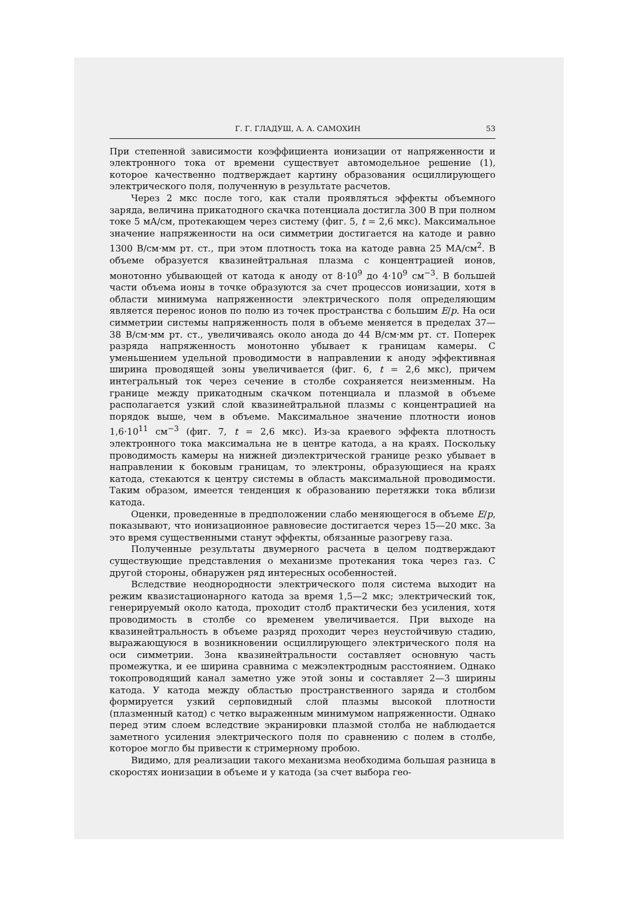Г. Г. ГЛАДУШ, А. А. САМОХИН 53
При степенной зависимости коэффициента ионизации от напряженности и электронного тока от времени существует автомодельное решение (1), которое качественно подтверждает картину образования осциллирующего электрического поля, полученную в результате расчетов.
Через 2 мкс после того, как стали проявляться эффекты объемного заряда, величина прикатодного скачка потенциала достигла 300 В при полном токе 5 мА/см, протекающем через систему (фиг. 5, t = 2,6 мкс). Максимальное значение напряженности на оси симметрии достигается на катоде и равно 1300 В/см·мм рт. ст., при этом плотность тока на катоде равна 25 МА/см<sup>2</sup>. В объеме образуется квазинейтральная плазма с концентрацией ионов, монотонно убывающей от катода к аноду от 8·10<sup>9</sup> до 4·10<sup>9</sup> см<sup>−3</sup>. В большей части объема ионы в точке образуются за счет процессов ионизации, хотя в области минимума напряженности электрического поля определяющим является перенос ионов по полю из точек пространства с большим E/p. На оси симметрии системы напряженность поля в объеме меняется в пределах 37—38 В/см·мм рт. ст., увеличиваясь около анода до 44 В/см·мм рт. ст. Поперек разряда напряженность монотонно убывает к границам камеры. С уменьшением удельной проводимости в направлении к аноду эффективная ширина проводящей зоны увеличивается (фиг. 6, t = 2,6 мкс), причем интегральный ток через сечение в столбе сохраняется неизменным. На границе между прикатодным скачком потенциала и плазмой в объеме располагается узкий слой квазинейтральной плазмы с концентрацией на порядок выше, чем в объеме. Максимальное значение плотности ионов 1,6·10<sup>11</sup> см<sup>−3</sup> (фиг. 7, t = 2,6 мкс). Из-за краевого эффекта плотность электронного тока максимальна не в центре катода, а на краях. Поскольку проводимость камеры на нижней диэлектрической границе резко убывает в направлении к боковым границам, то электроны, образующиеся на краях катода, стекаются к центру системы в область максимальной проводимости. Таким образом, имеется тенденция к образованию перетяжки тока вблизи катода.
Оценки, проведенные в предположении слабо меняющегося в объеме E/p, показывают, что ионизационное равновесие достигается через 15—20 мкс. За это время существенными станут эффекты, обязанные разогреву газа.
Полученные результаты двумерного расчета в целом подтверждают существующие представления о механизме протекания тока через газ. С другой стороны, обнаружен ряд интересных особенностей.
Вследствие неоднородности электрического поля система выходит на режим квазистационарного катода за время 1,5—2 мкс; электрический ток, генерируемый около катода, проходит столб практически без усиления, хотя проводимость в столбе со временем увеличивается. При выходе на квазинейтральность в объеме разряд проходит через неустойчивую стадию, выражающуюся в возникновении осциллирующего электрического поля на оси симметрии. Зона квазинейтральности составляет основную часть промежутка, и ее ширина сравнима с межэлектродным расстоянием. Однако токопроводящий канал заметно уже этой зоны и составляет 2—3 ширины катода. У катода между областью пространственного заряда и столбом формируется узкий серповидный слой плазмы высокой плотности (плазменный катод) с четко выраженным минимумом напряженности. Однако перед этим слоем вследствие экранировки плазмой столба не наблюдается заметного усиления электрического поля по сравнению с полем в столбе, которое могло бы привести к стримерному пробою.
Видимо, для реализации такого механизма необходима большая разница в скоростях ионизации в объеме и у катода (за счет выбора гео-